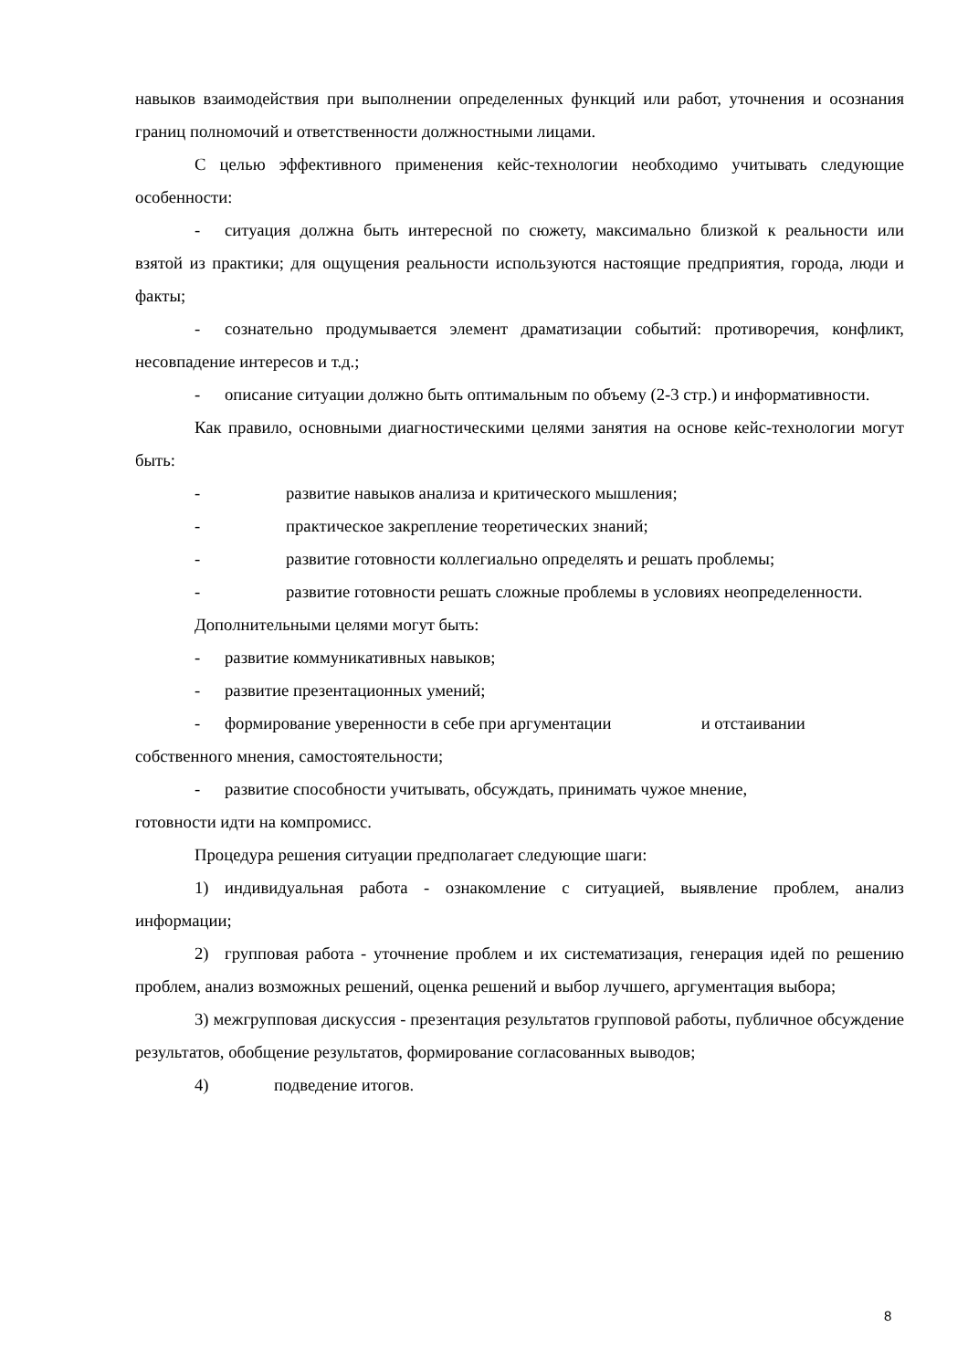навыков взаимодействия при выполнении определенных функций или работ, уточнения и осознания границ полномочий и ответственности должностными лицами.
С целью эффективного применения кейс-технологии необходимо учитывать следующие особенности:
- ситуация должна быть интересной по сюжету, максимально близкой к реальности или взятой из практики; для ощущения реальности используются настоящие предприятия, города, люди и факты;
- сознательно продумывается элемент драматизации событий: противоречия, конфликт, несовпадение интересов и т.д.;
- описание ситуации должно быть оптимальным по объему (2-3 стр.) и информативности.
Как правило, основными диагностическими целями занятия на основе кейс-технологии могут быть:
- развитие навыков анализа и критического мышления;
- практическое закрепление теоретических знаний;
- развитие готовности коллегиально определять и решать проблемы;
- развитие готовности решать сложные проблемы в условиях неопределенности.
Дополнительными целями могут быть:
- развитие коммуникативных навыков;
- развитие презентационных умений;
- формирование уверенности в себе при аргументации и отстаивании собственного мнения, самостоятельности;
- развитие способности учитывать, обсуждать, принимать чужое мнение,
готовности идти на компромисс.
Процедура решения ситуации предполагает следующие шаги:
1) индивидуальная работа - ознакомление с ситуацией, выявление проблем, анализ информации;
2) групповая работа - уточнение проблем и их систематизация, генерация идей по решению проблем, анализ возможных решений, оценка решений и выбор лучшего, аргументация выбора;
3) межгрупповая дискуссия - презентация результатов групповой работы, публичное обсуждение результатов, обобщение результатов, формирование согласованных выводов;
4) подведение итогов.
8